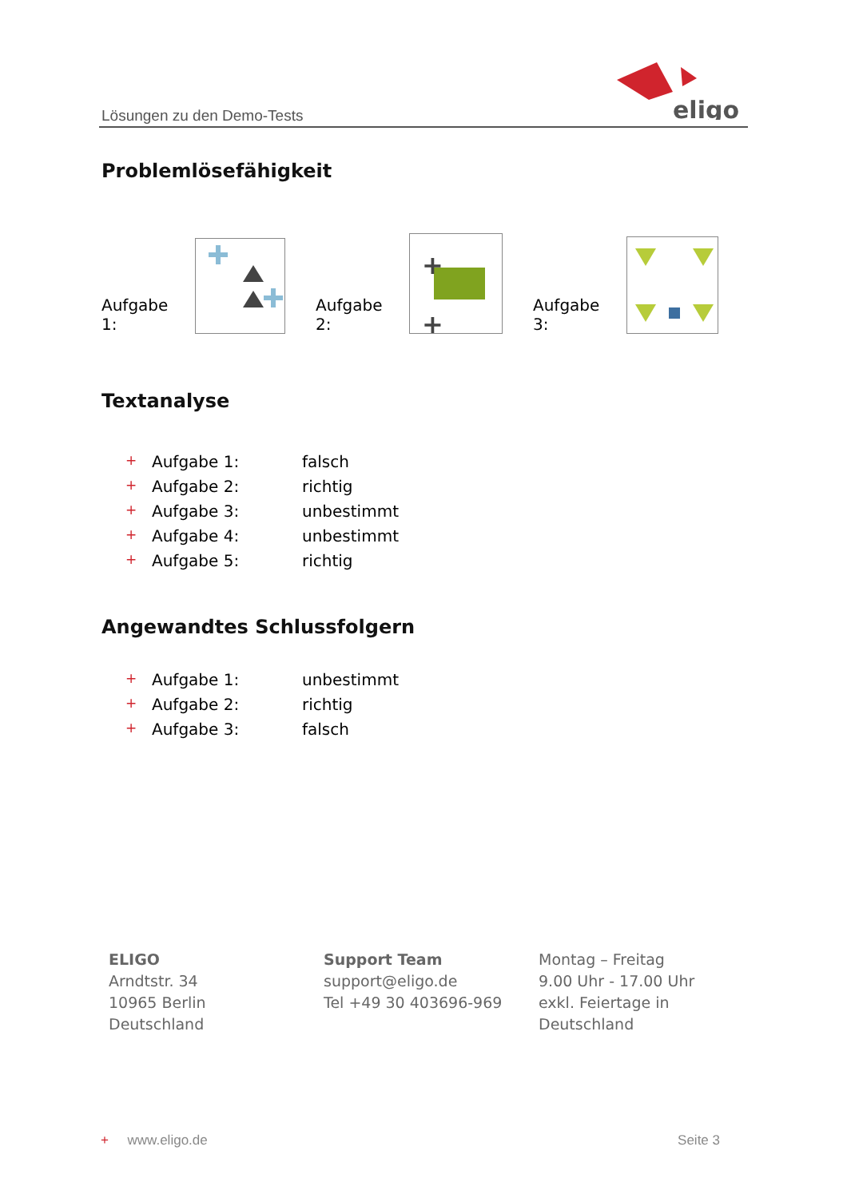Lösungen zu den Demo-Tests
eligo
Problemlösefähigkeit
Aufgabe 1: Aufgabe 2:
+
+
Aufgabe 3:
Textanalyse
+ Aufgabe 1: falsch
+ Aufgabe 2: richtig
+ Aufgabe 3: unbestimmt
+ Aufgabe 4: unbestimmt
+ Aufgabe 5: richtig
Angewandtes Schlussfolgern
+ Aufgabe 1: unbestimmt
+ Aufgabe 2: richtig
+ Aufgabe 3: falsch
ELIGO
Arndtstr. 34
10965 Berlin
Deutschland
Support Team
support@eligo.de
Tel +49 30 403696-969
Montag – Freitag
9.00 Uhr - 17.00 Uhr
exkl. Feiertage in
Deutschland
+ www.eligo.de Seite 3